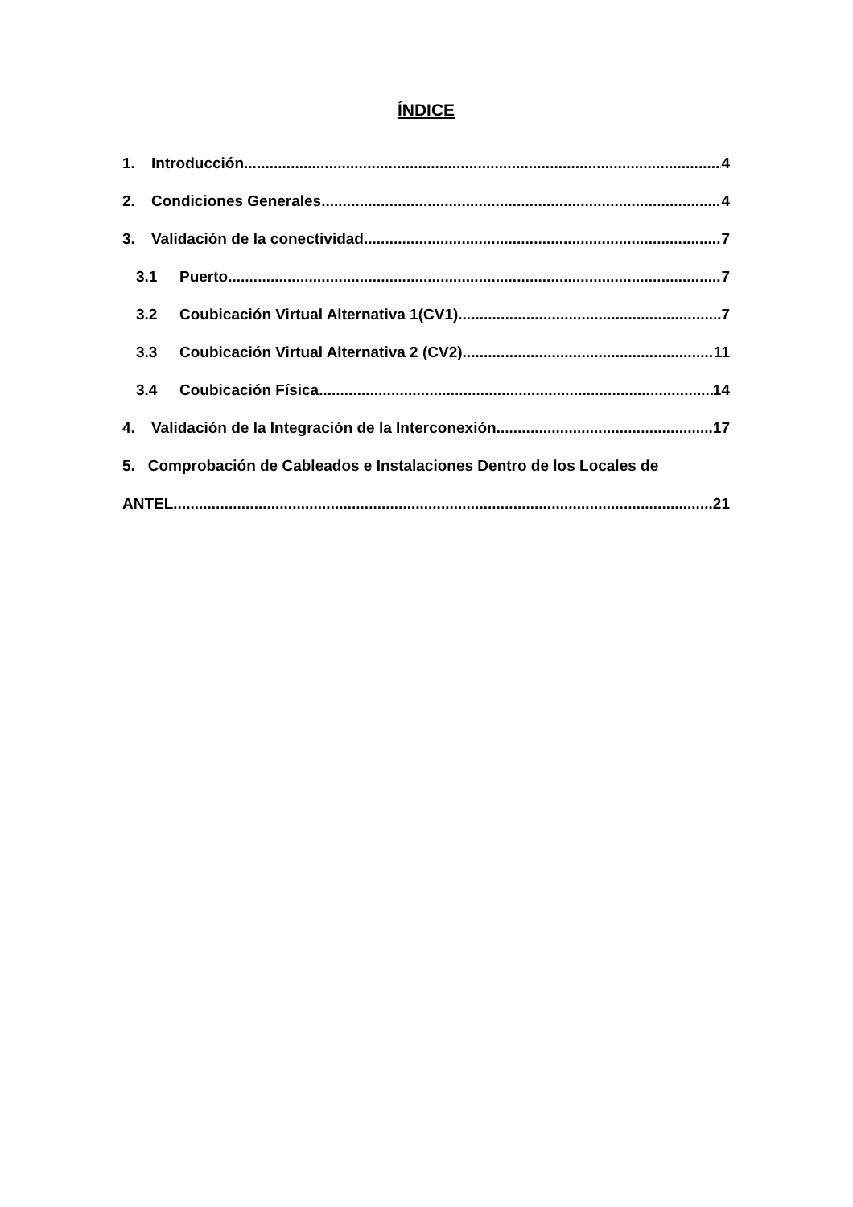ÍNDICE
1. Introducción 4
2. Condiciones Generales 4
3. Validación de la conectividad 7
3.1 Puerto 7
3.2 Coubicación Virtual Alternativa 1(CV1) 7
3.3 Coubicación Virtual Alternativa 2 (CV2) 11
3.4 Coubicación Física 14
4. Validación de la Integración de la Interconexión 17
5. Comprobación de Cableados e Instalaciones Dentro de los Locales de
ANTEL 21